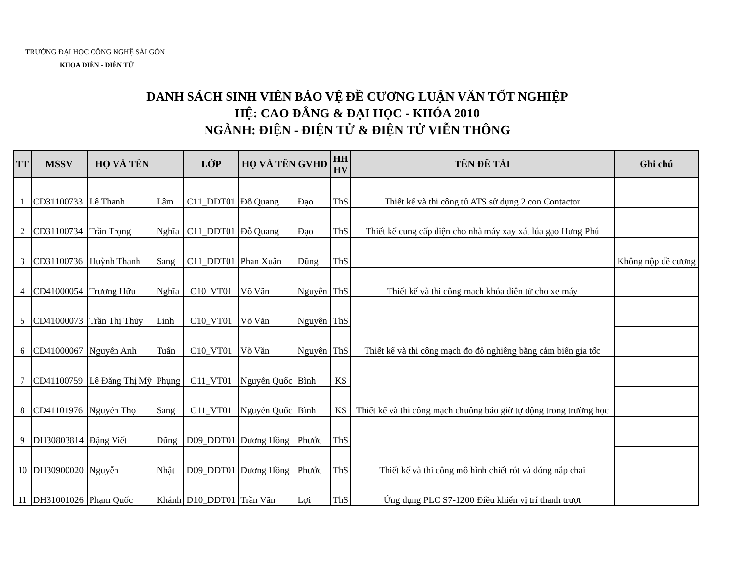TRƯỜNG ĐẠI HỌC CÔNG NGHỆ SÀI GÒN
KHOA ĐIỆN - ĐIỆN TỬ
DANH SÁCH SINH VIÊN BẢO VỆ ĐỀ CƯƠNG LUẬN VĂN TỐT NGHIỆP
HỆ: CAO ĐẲNG & ĐẠI HỌC - KHÓA 2010
NGÀNH: ĐIỆN - ĐIỆN TỬ & ĐIỆN TỬ VIỄN THÔNG
| TT | MSSV | HỌ VÀ TÊN | | LỚP | HỌ VÀ TÊN GVHD | | HH HV | TÊN ĐỀ TÀI | Ghi chú |
| --- | --- | --- | --- | --- | --- | --- | --- | --- | --- |
| 1 | CD31100733 | Lê Thanh | Lâm | C11_DDT01 | Đỗ Quang | Đạo | ThS | Thiết kế và thi công tủ ATS sử dụng 2 con Contactor | |
| 2 | CD31100734 | Trần Trọng | Nghĩa | C11_DDT01 | Đỗ Quang | Đạo | ThS | Thiết kế cung cấp điện cho nhà máy xay xát lúa gạo Hưng Phú | |
| 3 | CD31100736 | Huỳnh Thanh | Sang | C11_DDT01 | Phan Xuân | Dũng | ThS | | Không nộp đề cương |
| 4 | CD41000054 | Trương Hữu | Nghĩa | C10_VT01 | Võ Văn | Nguyên | ThS | Thiết kế và thi công mạch khóa điện tử cho xe máy | |
| 5 | CD41000073 | Trần Thị Thủy | Linh | C10_VT01 | Võ Văn | Nguyên | ThS | Thiết kế và thi công mạch đo độ nghiêng bằng cảm biến gia tốc | |
| 6 | CD41000067 | Nguyễn Anh | Tuấn | C10_VT01 | Võ Văn | Nguyên | ThS | | |
| 7 | CD41100759 | Lê Đăng Thị Mỹ | Phụng | C11_VT01 | Nguyễn Quốc | Bình | KS | Thiết kế và thi công mạch chuông báo giờ tự động trong trường học | |
| 8 | CD41101976 | Nguyễn Thọ | Sang | C11_VT01 | Nguyễn Quốc | Bình | KS | | |
| 9 | DH30803814 | Đặng Viết | Dũng | D09_DDT01 | Dương Hồng | Phước | ThS | Thiết kế và thi công mô hình chiết rót và đóng nắp chai | |
| 10 | DH30900020 | Nguyễn | Nhật | D09_DDT01 | Dương Hồng | Phước | ThS | | |
| 11 | DH31001026 | Phạm Quốc | Khánh | D10_DDT01 | Trần Văn | Lợi | ThS | Ứng dụng PLC S7-1200 Điều khiển vị trí thanh trượt | |